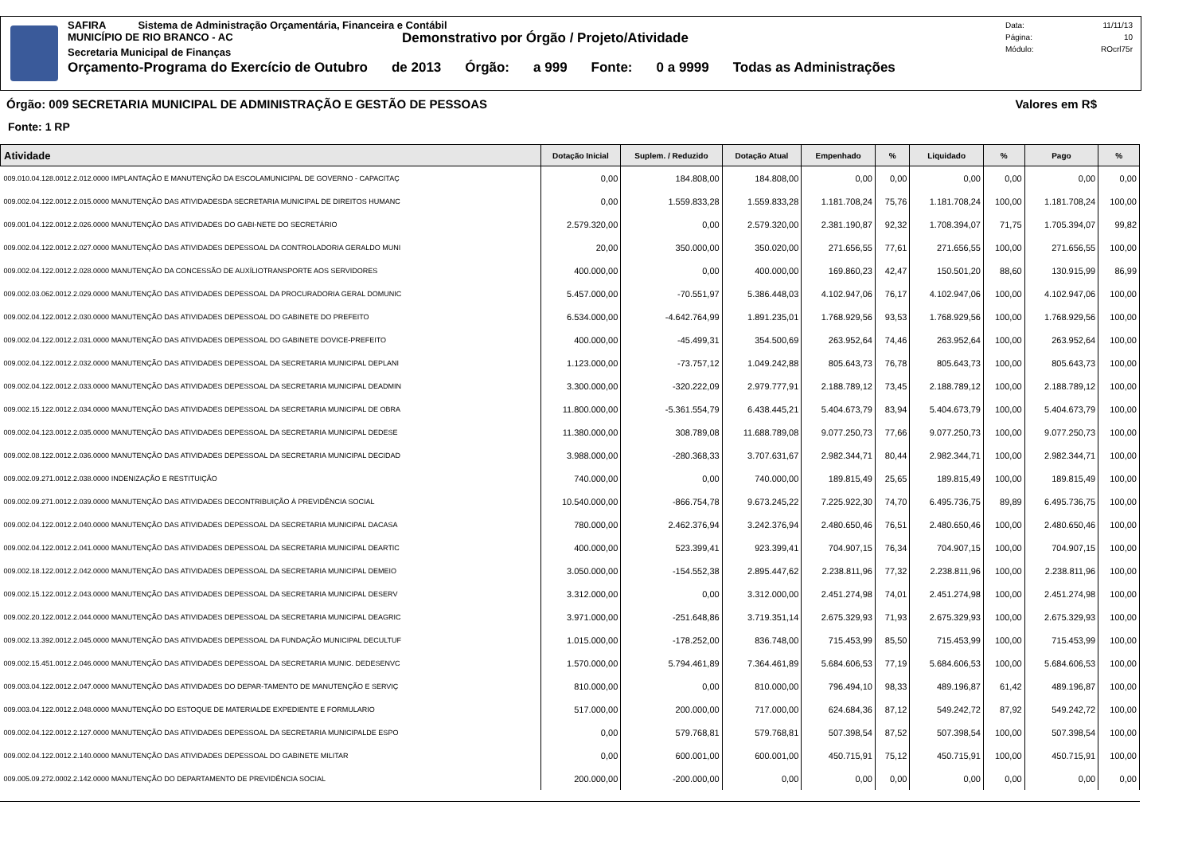SAFIRA Sistema de Administração Orçamentária, Financeira e Contábil
MUNICÍPIO DE RIO BRANCO - AC
Demonstrativo por Órgão / Projeto/Atividade
Secretaria Municipal de Finanças
Orçamento-Programa do Exercício de Outubro de 2013 Órgão: a 999 Fonte: 0 a 9999 Todas as Administrações
Data: 11/11/13
Página: 10
Módulo: ROcrl75r
Órgão: 009 SECRETARIA MUNICIPAL DE ADMINISTRAÇÃO E GESTÃO DE PESSOAS Valores em R$
Fonte: 1 RP
| Atividade | Dotação Inicial | Suplem. / Reduzido | Dotação Atual | Empenhado | % | Liquidado | % | Pago | % |
| --- | --- | --- | --- | --- | --- | --- | --- | --- | --- |
| 009.010.04.128.0012.2.012.0000 IMPLANTAÇÃO E MANUTENÇÃO DA ESCOLAMUNICIPAL DE GOVERNO - CAPACITAÇ | 0,00 | 184.808,00 | 184.808,00 | 0,00 | 0,00 | 0,00 | 0,00 | 0,00 | 0,00 |
| 009.002.04.122.0012.2.015.0000 MANUTENÇÃO DAS ATIVIDADESDA SECRETARIA MUNICIPAL DE DIREITOS HUMANC | 0,00 | 1.559.833,28 | 1.559.833,28 | 1.181.708,24 | 75,76 | 1.181.708,24 | 100,00 | 1.181.708,24 | 100,00 |
| 009.001.04.122.0012.2.026.0000 MANUTENÇÃO DAS ATIVIDADES DO GABI-NETE DO SECRETÁRIO | 2.579.320,00 | 0,00 | 2.579.320,00 | 2.381.190,87 | 92,32 | 1.708.394,07 | 71,75 | 1.705.394,07 | 99,82 |
| 009.002.04.122.0012.2.027.0000 MANUTENÇÃO DAS ATIVIDADES DEPESSOAL DA CONTROLADORIA GERALDO MUNI | 20,00 | 350.000,00 | 350.020,00 | 271.656,55 | 77,61 | 271.656,55 | 100,00 | 271.656,55 | 100,00 |
| 009.002.04.122.0012.2.028.0000 MANUTENÇÃO DA CONCESSÃO DE AUXÍLIOTRANSPORTE AOS SERVIDORES | 400.000,00 | 0,00 | 400.000,00 | 169.860,23 | 42,47 | 150.501,20 | 88,60 | 130.915,99 | 86,99 |
| 009.002.03.062.0012.2.029.0000 MANUTENÇÃO DAS ATIVIDADES DEPESSOAL DA PROCURADORIA GERAL DOMUNIC | 5.457.000,00 | -70.551,97 | 5.386.448,03 | 4.102.947,06 | 76,17 | 4.102.947,06 | 100,00 | 4.102.947,06 | 100,00 |
| 009.002.04.122.0012.2.030.0000 MANUTENÇÃO DAS ATIVIDADES DEPESSOAL DO GABINETE DO PREFEITO | 6.534.000,00 | -4.642.764,99 | 1.891.235,01 | 1.768.929,56 | 93,53 | 1.768.929,56 | 100,00 | 1.768.929,56 | 100,00 |
| 009.002.04.122.0012.2.031.0000 MANUTENÇÃO DAS ATIVIDADES DEPESSOAL DO GABINETE DOVICE-PREFEITO | 400.000,00 | -45.499,31 | 354.500,69 | 263.952,64 | 74,46 | 263.952,64 | 100,00 | 263.952,64 | 100,00 |
| 009.002.04.122.0012.2.032.0000 MANUTENÇÃO DAS ATIVIDADES DEPESSOAL DA SECRETARIA MUNICIPAL DEPLANI | 1.123.000,00 | -73.757,12 | 1.049.242,88 | 805.643,73 | 76,78 | 805.643,73 | 100,00 | 805.643,73 | 100,00 |
| 009.002.04.122.0012.2.033.0000 MANUTENÇÃO DAS ATIVIDADES DEPESSOAL DA SECRETARIA MUNICIPAL DEADMIN | 3.300.000,00 | -320.222,09 | 2.979.777,91 | 2.188.789,12 | 73,45 | 2.188.789,12 | 100,00 | 2.188.789,12 | 100,00 |
| 009.002.15.122.0012.2.034.0000 MANUTENÇÃO DAS ATIVIDADES DEPESSOAL DA SECRETARIA MUNICIPAL DE OBRA | 11.800.000,00 | -5.361.554,79 | 6.438.445,21 | 5.404.673,79 | 83,94 | 5.404.673,79 | 100,00 | 5.404.673,79 | 100,00 |
| 009.002.04.123.0012.2.035.0000 MANUTENÇÃO DAS ATIVIDADES DEPESSOAL DA SECRETARIA MUNICIPAL DEDESE | 11.380.000,00 | 308.789,08 | 11.688.789,08 | 9.077.250,73 | 77,66 | 9.077.250,73 | 100,00 | 9.077.250,73 | 100,00 |
| 009.002.08.122.0012.2.036.0000 MANUTENÇÃO DAS ATIVIDADES DEPESSOAL DA SECRETARIA MUNICIPAL DECIDAD | 3.988.000,00 | -280.368,33 | 3.707.631,67 | 2.982.344,71 | 80,44 | 2.982.344,71 | 100,00 | 2.982.344,71 | 100,00 |
| 009.002.09.271.0012.2.038.0000 INDENIZAÇÃO E RESTITUIÇÃO | 740.000,00 | 0,00 | 740.000,00 | 189.815,49 | 25,65 | 189.815,49 | 100,00 | 189.815,49 | 100,00 |
| 009.002.09.271.0012.2.039.0000 MANUTENÇÃO DAS ATIVIDADES DECONTRIBUIÇÃO À PREVIDÊNCIA SOCIAL | 10.540.000,00 | -866.754,78 | 9.673.245,22 | 7.225.922,30 | 74,70 | 6.495.736,75 | 89,89 | 6.495.736,75 | 100,00 |
| 009.002.04.122.0012.2.040.0000 MANUTENÇÃO DAS ATIVIDADES DEPESSOAL DA SECRETARIA MUNICIPAL DACASA | 780.000,00 | 2.462.376,94 | 3.242.376,94 | 2.480.650,46 | 76,51 | 2.480.650,46 | 100,00 | 2.480.650,46 | 100,00 |
| 009.002.04.122.0012.2.041.0000 MANUTENÇÃO DAS ATIVIDADES DEPESSOAL DA SECRETARIA MUNICIPAL DEARTIC | 400.000,00 | 523.399,41 | 923.399,41 | 704.907,15 | 76,34 | 704.907,15 | 100,00 | 704.907,15 | 100,00 |
| 009.002.18.122.0012.2.042.0000 MANUTENÇÃO DAS ATIVIDADES DEPESSOAL DA SECRETARIA MUNICIPAL DEMEIO | 3.050.000,00 | -154.552,38 | 2.895.447,62 | 2.238.811,96 | 77,32 | 2.238.811,96 | 100,00 | 2.238.811,96 | 100,00 |
| 009.002.15.122.0012.2.043.0000 MANUTENÇÃO DAS ATIVIDADES DEPESSOAL DA SECRETARIA MUNICIPAL DESERV | 3.312.000,00 | 0,00 | 3.312.000,00 | 2.451.274,98 | 74,01 | 2.451.274,98 | 100,00 | 2.451.274,98 | 100,00 |
| 009.002.20.122.0012.2.044.0000 MANUTENÇÃO DAS ATIVIDADES DEPESSOAL DA SECRETARIA MUNICIPAL DEAGRIC | 3.971.000,00 | -251.648,86 | 3.719.351,14 | 2.675.329,93 | 71,93 | 2.675.329,93 | 100,00 | 2.675.329,93 | 100,00 |
| 009.002.13.392.0012.2.045.0000 MANUTENÇÃO DAS ATIVIDADES DEPESSOAL DA FUNDAÇÃO MUNICIPAL DECULTUF | 1.015.000,00 | -178.252,00 | 836.748,00 | 715.453,99 | 85,50 | 715.453,99 | 100,00 | 715.453,99 | 100,00 |
| 009.002.15.451.0012.2.046.0000 MANUTENÇÃO DAS ATIVIDADES DEPESSOAL DA SECRETARIA MUNIC. DEDESENVC | 1.570.000,00 | 5.794.461,89 | 7.364.461,89 | 5.684.606,53 | 77,19 | 5.684.606,53 | 100,00 | 5.684.606,53 | 100,00 |
| 009.003.04.122.0012.2.047.0000 MANUTENÇÃO DAS ATIVIDADES DO DEPAR-TAMENTO DE MANUTENÇÃO E SERVIÇ | 810.000,00 | 0,00 | 810.000,00 | 796.494,10 | 98,33 | 489.196,87 | 61,42 | 489.196,87 | 100,00 |
| 009.003.04.122.0012.2.048.0000 MANUTENÇÃO DO ESTOQUE DE MATERIALDE EXPEDIENTE E FORMULARIO | 517.000,00 | 200.000,00 | 717.000,00 | 624.684,36 | 87,12 | 549.242,72 | 87,92 | 549.242,72 | 100,00 |
| 009.002.04.122.0012.2.127.0000 MANUTENÇÃO DAS ATIVIDADES DEPESSOAL DA SECRETARIA MUNICIPALDE ESPO | 0,00 | 579.768,81 | 579.768,81 | 507.398,54 | 87,52 | 507.398,54 | 100,00 | 507.398,54 | 100,00 |
| 009.002.04.122.0012.2.140.0000 MANUTENÇÃO DAS ATIVIDADES DEPESSOAL DO GABINETE MILITAR | 0,00 | 600.001,00 | 600.001,00 | 450.715,91 | 75,12 | 450.715,91 | 100,00 | 450.715,91 | 100,00 |
| 009.005.09.272.0002.2.142.0000 MANUTENÇÃO DO DEPARTAMENTO DE PREVIDÊNCIA SOCIAL | 200.000,00 | -200.000,00 | 0,00 | 0,00 | 0,00 | 0,00 | 0,00 | 0,00 | 0,00 |